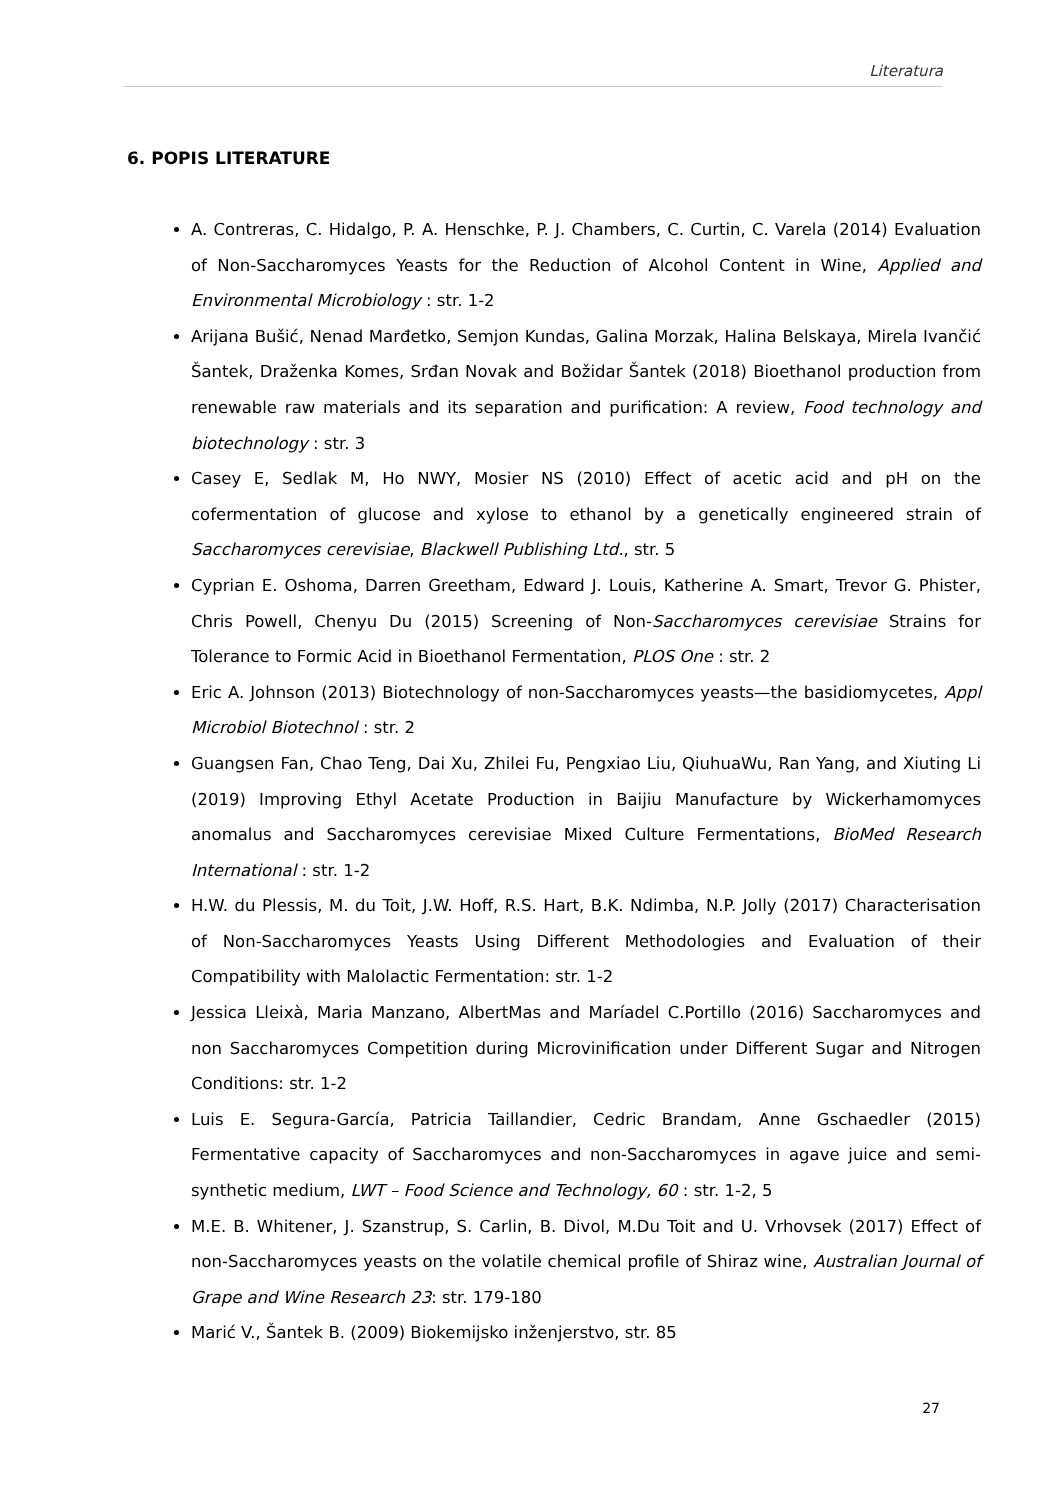Literatura
6. POPIS LITERATURE
A. Contreras, C. Hidalgo, P. A. Henschke, P. J. Chambers, C. Curtin, C. Varela (2014) Evaluation of Non-Saccharomyces Yeasts for the Reduction of Alcohol Content in Wine, Applied and Environmental Microbiology : str. 1-2
Arijana Bušić, Nenad Marđetko, Semjon Kundas, Galina Morzak, Halina Belskaya, Mirela Ivančić Šantek, Draženka Komes, Srđan Novak and Božidar Šantek (2018) Bioethanol production from renewable raw materials and its separation and purification: A review, Food technology and biotechnology : str. 3
Casey E, Sedlak M, Ho NWY, Mosier NS (2010) Effect of acetic acid and pH on the cofermentation of glucose and xylose to ethanol by a genetically engineered strain of Saccharomyces cerevisiae, Blackwell Publishing Ltd., str. 5
Cyprian E. Oshoma, Darren Greetham, Edward J. Louis, Katherine A. Smart, Trevor G. Phister, Chris Powell, Chenyu Du (2015) Screening of Non-Saccharomyces cerevisiae Strains for Tolerance to Formic Acid in Bioethanol Fermentation, PLOS One : str. 2
Eric A. Johnson (2013) Biotechnology of non-Saccharomyces yeasts—the basidiomycetes, Appl Microbiol Biotechnol : str. 2
Guangsen Fan, Chao Teng, Dai Xu, Zhilei Fu, Pengxiao Liu, QiuhuaWu, Ran Yang, and Xiuting Li (2019) Improving Ethyl Acetate Production in Baijiu Manufacture by Wickerhamomyces anomalus and Saccharomyces cerevisiae Mixed Culture Fermentations, BioMed Research International : str. 1-2
H.W. du Plessis, M. du Toit, J.W. Hoff, R.S. Hart, B.K. Ndimba, N.P. Jolly (2017) Characterisation of Non-Saccharomyces Yeasts Using Different Methodologies and Evaluation of their Compatibility with Malolactic Fermentation: str. 1-2
Jessica Lleixà, Maria Manzano, AlbertMas and Maríadel C.Portillo (2016) Saccharomyces and non Saccharomyces Competition during Microvinification under Different Sugar and Nitrogen Conditions: str. 1-2
Luis E. Segura-García, Patricia Taillandier, Cedric Brandam, Anne Gschaedler (2015) Fermentative capacity of Saccharomyces and non-Saccharomyces in agave juice and semi-synthetic medium, LWT – Food Science and Technology, 60 : str. 1-2, 5
M.E. B. Whitener, J. Szanstrup, S. Carlin, B. Divol, M.Du Toit and U. Vrhovsek (2017) Effect of non-Saccharomyces yeasts on the volatile chemical profile of Shiraz wine, Australian Journal of Grape and Wine Research 23: str. 179-180
Marić V., Šantek B. (2009) Biokemijsko inženjerstvo, str. 85
27